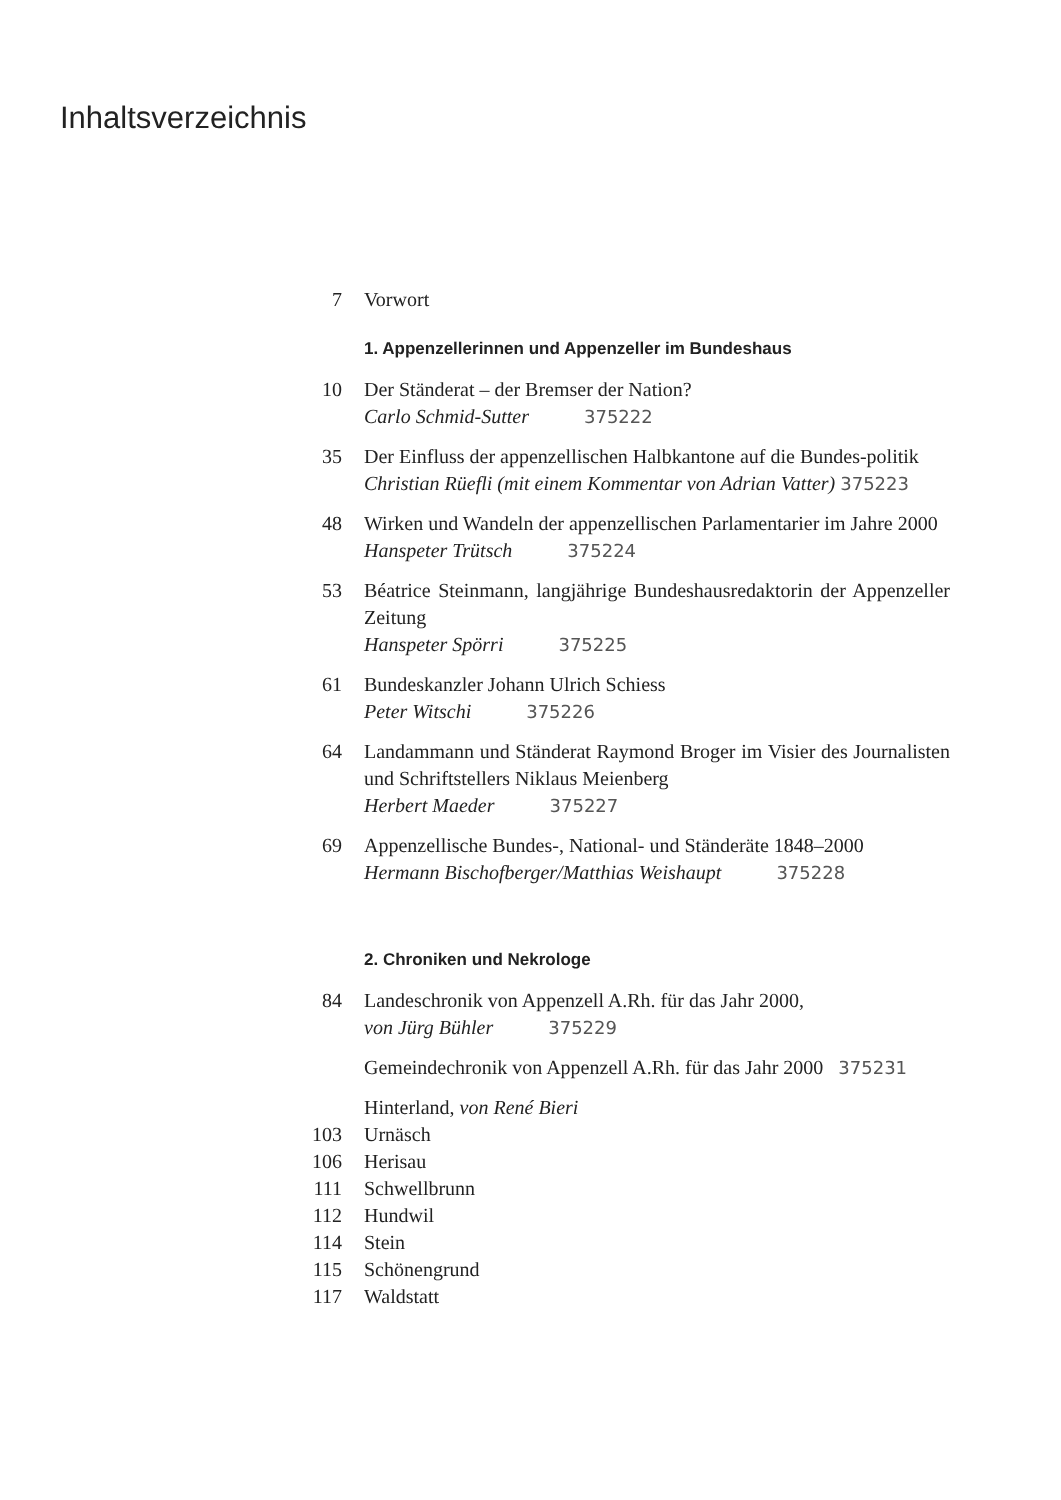Inhaltsverzeichnis
7 Vorwort
1. Appenzellerinnen und Appenzeller im Bundeshaus
10 Der Ständerat – der Bremser der Nation?
Carlo Schmid-Sutter 375222
35 Der Einfluss der appenzellischen Halbkantone auf die Bundes-politik
Christian Rüefli (mit einem Kommentar von Adrian Vatter) 375223
48 Wirken und Wandeln der appenzellischen Parlamentarier im Jahre 2000
Hanspeter Trütsch 375224
53 Béatrice Steinmann, langjährige Bundeshausredaktorin der Appenzeller Zeitung
Hanspeter Spörri 375225
61 Bundeskanzler Johann Ulrich Schiess
Peter Witschi 375226
64 Landammann und Ständerat Raymond Broger im Visier des Journalisten und Schriftstellers Niklaus Meienberg
Herbert Maeder 375227
69 Appenzellische Bundes-, National- und Ständeräte 1848–2000
Hermann Bischofberger/Matthias Weishaupt 375228
2. Chroniken und Nekrologe
84 Landeschronik von Appenzell A.Rh. für das Jahr 2000,
von Jürg Bühler 375229
Gemeindechronik von Appenzell A.Rh. für das Jahr 2000 375231
Hinterland, von René Bieri
103 Urnäsch
106 Herisau
111 Schwellbrunn
112 Hundwil
114 Stein
115 Schönengrund
117 Waldstatt